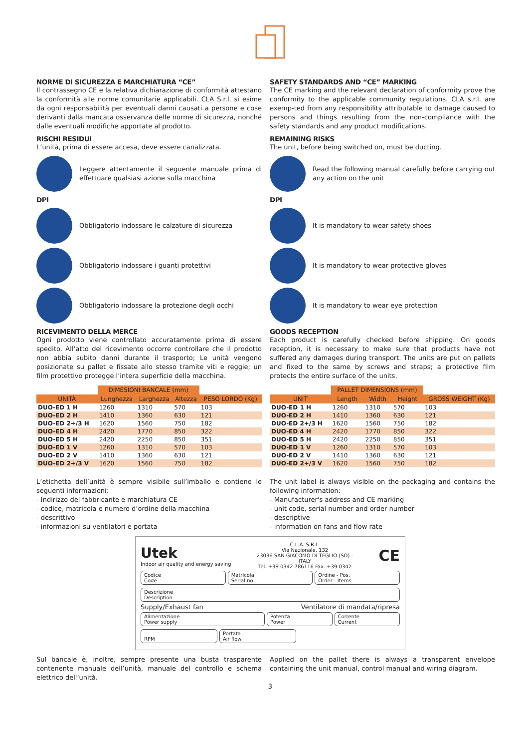NORME DI SICUREZZA E MARCHIATURA “CE”
Il contrassegno CE e la relativa dichiarazione di conformità attestano la conformità alle norme comunitarie applicabili. CLA S.r.l. si esime da ogni responsabilità per eventuali danni causati a persone e cose derivanti dalla mancata osservanza delle norme di sicurezza, nonché dalle eventuali modifiche apportate al prodotto.
RISCHI RESIDUI
L’unità, prima di essere accesa, deve essere canalizzata.
Leggere attentamente il seguente manuale prima di effettuare qualsiasi azione sulla macchina
DPI
Obbligatorio indossare le calzature di sicurezza
Obbligatorio indossare i guanti protettivi
Obbligatorio indossare la protezione degli occhi
RICEVIMENTO DELLA MERCE
Ogni prodotto viene controllato accuratamente prima di essere spedito. All’atto del ricevimento occorre controllare che il prodotto non abbia subito danni durante il trasporto; Le unità vengono posizionate su pallet e fissate allo stesso tramite viti e reggie; un film protettivo protegge l’intera superficie della macchina.
| | DIMESIONI BANCALE (mm) | | | |
| --- | --- | --- | --- | --- |
| UNITÀ | Lunghezza | Larghezza | Altezza | PESO LORDO (Kg) |
| DUO-ED 1 H | 1260 | 1310 | 570 | 103 |
| DUO-ED 2 H | 1410 | 1360 | 630 | 121 |
| DUO-ED 2+/3 H | 1620 | 1560 | 750 | 182 |
| DUO-ED 4 H | 2420 | 1770 | 850 | 322 |
| DUO-ED 5 H | 2420 | 2250 | 850 | 351 |
| DUO-ED 1 V | 1260 | 1310 | 570 | 103 |
| DUO-ED 2 V | 1410 | 1360 | 630 | 121 |
| DUO-ED 2+/3 V | 1620 | 1560 | 750 | 182 |
L’etichetta dell’unità è sempre visibile sull’imballo e contiene le seguenti informazioni:
- Indirizzo del fabbricante e marchiatura CE
- codice, matricola e numero d’ordine della macchina
- descrittivo
- informazioni su ventilatori e portata
SAFETY STANDARDS AND “CE” MARKING
The CE marking and the relevant declaration of conformity prove the conformity to the applicable community regulations. CLA s.r.l. are exemp-ted from any responsibility attributable to damage caused to persons and things resulting from the non-compliance with the safety standards and any product modifications.
REMAINING RISKS
The unit, before being switched on, must be ducting.
Read the following manual carefully before carrying out any action on the unit
DPI
It is mandatory to wear safety shoes
It is mandatory to wear protective gloves
It is mandatory to wear eye protection
GOODS RECEPTION
Each product is carefully checked before shipping. On goods reception, it is necessary to make sure that products have not suffered any damages during transport. The units are put on pallets and fixed to the same by screws and straps; a protective film protects the entire surface of the units.
| | PALLET DIMENSIONS (mm) | | | |
| --- | --- | --- | --- | --- |
| UNIT | Length | Width | Height | GROSS WEIGHT (Kg) |
| DUO-ED 1 H | 1260 | 1310 | 570 | 103 |
| DUO-ED 2 H | 1410 | 1360 | 630 | 121 |
| DUO-ED 2+/3 H | 1620 | 1560 | 750 | 182 |
| DUO-ED 4 H | 2420 | 1770 | 850 | 322 |
| DUO-ED 5 H | 2420 | 2250 | 850 | 351 |
| DUO-ED 1 V | 1260 | 1310 | 570 | 103 |
| DUO-ED 2 V | 1410 | 1360 | 630 | 121 |
| DUO-ED 2+/3 V | 1620 | 1560 | 750 | 182 |
The unit label is always visible on the packaging and contains the following information:
- Manufacturer's address and CE marking
- unit code, serial number and order number
- descriptive
- information on fans and flow rate
Utek
Indoor air quality and energy saving
C.L.A. S.R.L.
Via Nazionale, 132
23036 SAN GIACOMO DI TEGLIO (SO) -
ITALY
Tel. +39 0342 786116 Fax. +39 0342
CE
Codice
Code
Matricola
Serial no.
Ordine - Pos.
Order - Items
Descrizione
Description
Supply/Exhaust fan Ventilatore di mandata/ripresa
Alimentazione
Power supply
Potenza
Power
Corrente
Current
RPM Portata
Air flow
Sul bancale è, inoltre, sempre presente una busta trasparente contenente manuale dell’unità, manuale del controllo e schema elettrico dell’unità.
Applied on the pallet there is always a transparent envelope containing the unit manual, control manual and wiring diagram.
3